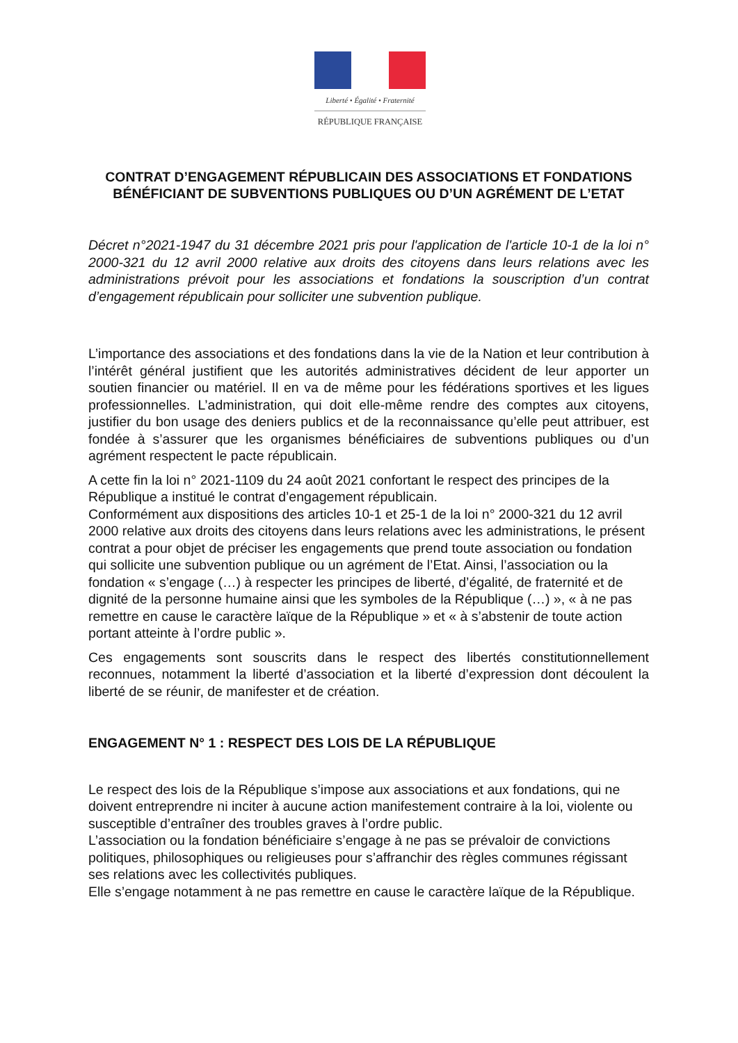Liberté • Égalité • Fraternité
RÉPUBLIQUE FRANÇAISE
CONTRAT D’ENGAGEMENT RÉPUBLICAIN DES ASSOCIATIONS ET FONDATIONS BÉNÉFICIANT DE SUBVENTIONS PUBLIQUES OU D’UN AGRÉMENT DE L’ETAT
Décret n°2021-1947 du 31 décembre 2021 pris pour l'application de l'article 10-1 de la loi n° 2000-321 du 12 avril 2000 relative aux droits des citoyens dans leurs relations avec les administrations prévoit pour les associations et fondations la souscription d’un contrat d’engagement républicain pour solliciter une subvention publique.
L’importance des associations et des fondations dans la vie de la Nation et leur contribution à l’intérêt général justifient que les autorités administratives décident de leur apporter un soutien financier ou matériel. Il en va de même pour les fédérations sportives et les ligues professionnelles. L’administration, qui doit elle-même rendre des comptes aux citoyens, justifier du bon usage des deniers publics et de la reconnaissance qu’elle peut attribuer, est fondée à s’assurer que les organismes bénéficiaires de subventions publiques ou d’un agrément respectent le pacte républicain.
A cette fin la loi n° 2021-1109 du 24 août 2021 confortant le respect des principes de la République a institué le contrat d’engagement républicain.
Conformément aux dispositions des articles 10-1 et 25-1 de la loi n° 2000-321 du 12 avril 2000 relative aux droits des citoyens dans leurs relations avec les administrations, le présent contrat a pour objet de préciser les engagements que prend toute association ou fondation qui sollicite une subvention publique ou un agrément de l’Etat. Ainsi, l’association ou la fondation « s’engage (…) à respecter les principes de liberté, d’égalité, de fraternité et de dignité de la personne humaine ainsi que les symboles de la République (…) », « à ne pas remettre en cause le caractère laïque de la République » et « à s’abstenir de toute action portant atteinte à l’ordre public ».
Ces engagements sont souscrits dans le respect des libertés constitutionnellement reconnues, notamment la liberté d’association et la liberté d’expression dont découlent la liberté de se réunir, de manifester et de création.
ENGAGEMENT N° 1 : RESPECT DES LOIS DE LA RÉPUBLIQUE
Le respect des lois de la République s’impose aux associations et aux fondations, qui ne doivent entreprendre ni inciter à aucune action manifestement contraire à la loi, violente ou susceptible d’entraîner des troubles graves à l’ordre public.
L’association ou la fondation bénéficiaire s’engage à ne pas se prévaloir de convictions politiques, philosophiques ou religieuses pour s’affranchir des règles communes régissant ses relations avec les collectivités publiques.
Elle s’engage notamment à ne pas remettre en cause le caractère laïque de la République.